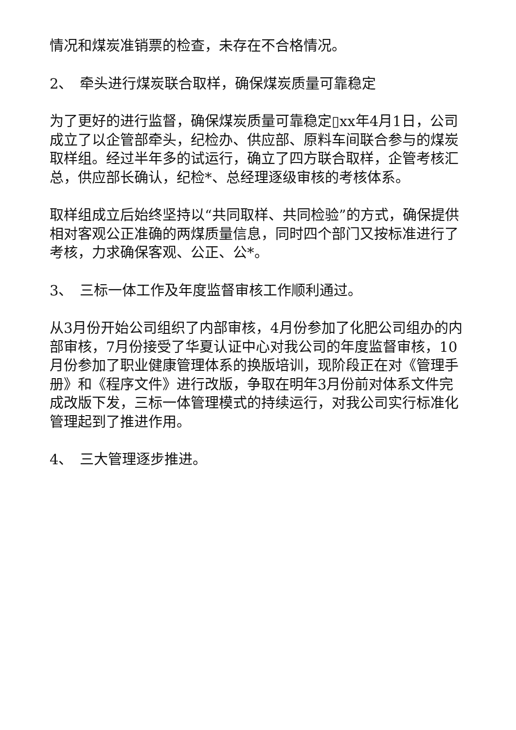情况和煤炭准销票的检查，未存在不合格情况。
2、　牵头进行煤炭联合取样，确保煤炭质量可靠稳定
为了更好的进行监督，确保煤炭质量可靠稳定▯xx年4月1日，公司成立了以企管部牵头，纪检办、供应部、原料车间联合参与的煤炭取样组。经过半年多的试运行，确立了四方联合取样，企管考核汇总，供应部长确认，纪检*、总经理逐级审核的考核体系。
取样组成立后始终坚持以“共同取样、共同检验”的方式，确保提供相对客观公正准确的两煤质量信息，同时四个部门又按标准进行了考核，力求确保客观、公正、公*。
3、　三标一体工作及年度监督审核工作顺利通过。
从3月份开始公司组织了内部审核，4月份参加了化肥公司组办的内部审核，7月份接受了华夏认证中心对我公司的年度监督审核，10月份参加了职业健康管理体系的换版培训，现阶段正在对《管理手册》和《程序文件》进行改版，争取在明年3月份前对体系文件完成改版下发，三标一体管理模式的持续运行，对我公司实行标准化管理起到了推进作用。
4、　三大管理逐步推进。